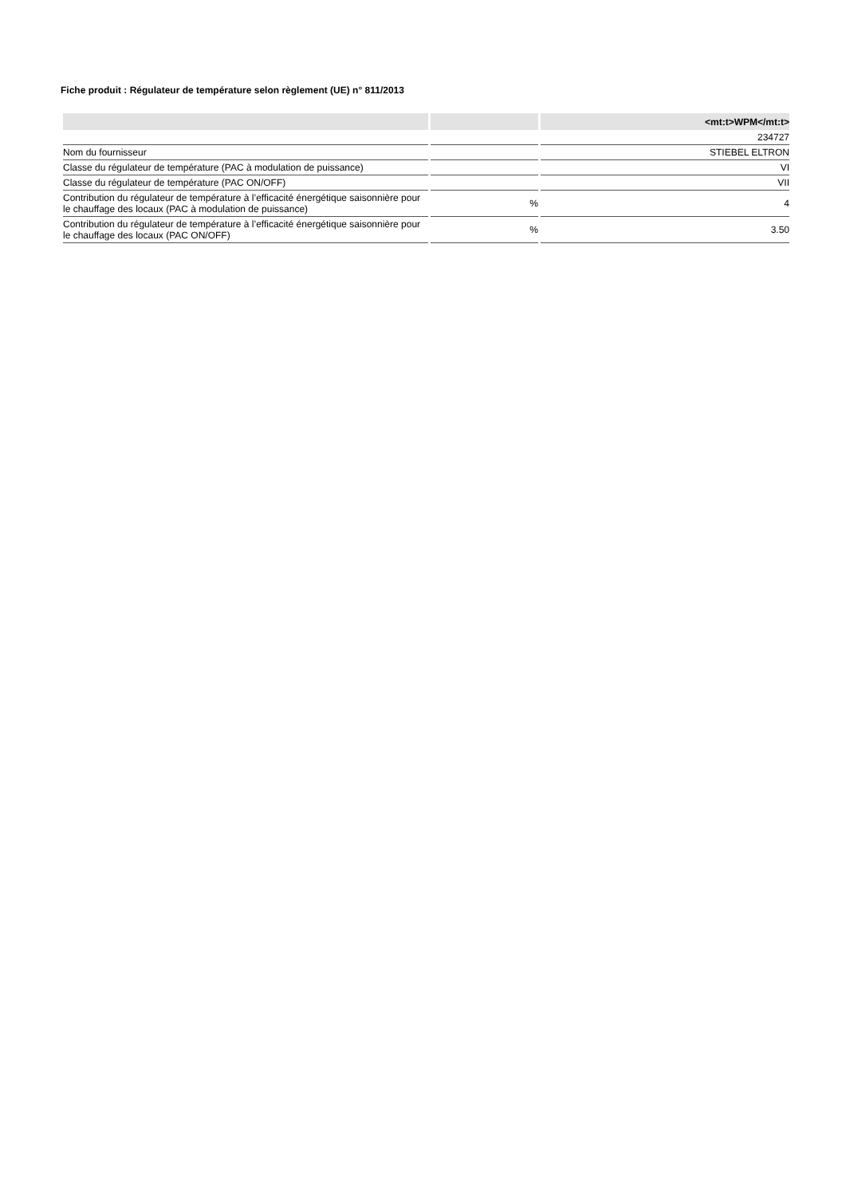Fiche produit : Régulateur de température selon règlement (UE) n° 811/2013
| | | <mt:t>WPM</mt:t> |
| --- | --- | --- |
| | | 234727 |
| Nom du fournisseur | | STIEBEL ELTRON |
| Classe du régulateur de température (PAC à modulation de puissance) | | VI |
| Classe du régulateur de température (PAC ON/OFF) | | VII |
| Contribution du régulateur de température à l’efficacité énergétique saisonnière pour le chauffage des locaux (PAC à modulation de puissance) | % | 4 |
| Contribution du régulateur de température à l’efficacité énergétique saisonnière pour le chauffage des locaux (PAC ON/OFF) | % | 3.50 |